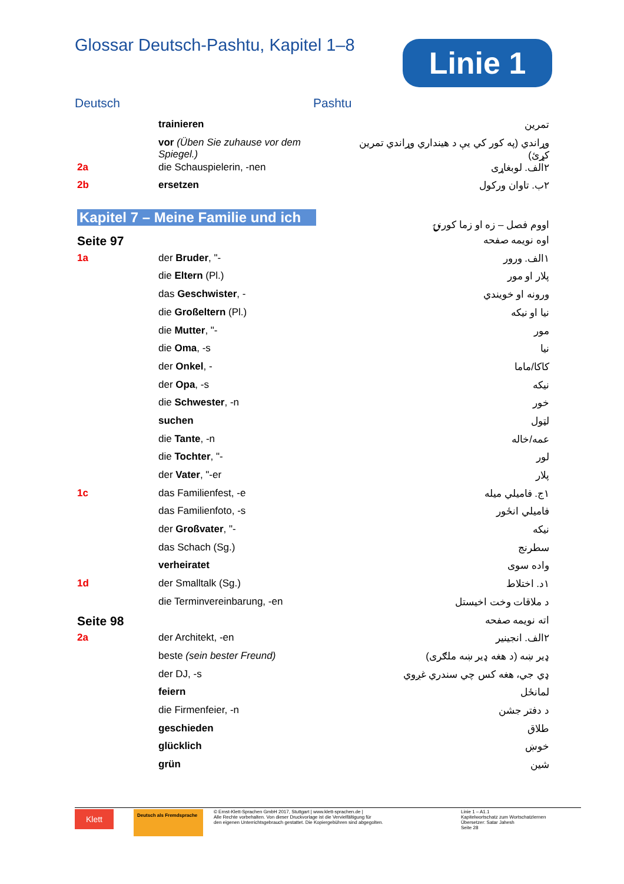Glossar Deutsch-Pashtu, Kapitel 1–8
Deutsch Pashtu
| | trainieren | تمرين |
| | vor (Üben Sie zuhause vor dem Spiegel.) | وړاندي (په کور کي يې د هينداري وړاندي تمرين کړئ) |
| 2a | die Schauspielerin, -nen | ۲الف. لوبغاړی |
| 2b | ersetzen | ۲ب. تاوان ورکول |
| Kapitel 7 – Meine Familie und ich | | اووم فصل – زه او زما کورنۍ |
| Seite 97 | | اوه نويمه صفحه |
| 1a | der Bruder , "- | ۱الف. ورور |
| | die Eltern (Pl.) | پلار او مور |
| | das Geschwister , - | ورونه او خويندي |
| | die Großeltern (Pl.) | نيا او نيکه |
| | die Mutter , "- | مور |
| | die Oma , -s | نيا |
| | der Onkel , - | کاکا/ماما |
| | der Opa , -s | نيکه |
| | die Schwester , -n | خور |
| | suchen | لټول |
| | die Tante , -n | عمه/خاله |
| | die Tochter , "- | لور |
| | der Vater , "-er | پلار |
| 1c | das Familienfest, -e | ۱ج. فاميلي ميله |
| | das Familienfoto, -s | فاميلي انځور |
| | der Großvater , "- | نيکه |
| | das Schach (Sg.) | سطرنج |
| | verheiratet | واده سوی |
| 1d | der Smalltalk (Sg.) | ۱د. اختلاط |
| | die Terminvereinbarung, -en | د ملاقات وخت اخيستل |
| Seite 98 | | اته نويمه صفحه |
| 2a | der Architekt, -en | ۲الف. انجينير |
| | beste (sein bester Freund) | ډير ښه (د هغه ډير ښه ملګری) |
| | der DJ, -s | ډي جي، هغه کس چي سندري غږوي |
| | feiern | لمانځل |
| | die Firmenfeier, -n | د دفتر جشن |
| | geschieden | طلاق |
| | glücklich | خوښ |
| | grün | شين |
Linie 1
Klett
Deutsch als Fremdsprache
© Ernst-Klett-Sprachen GmbH 2017, Stuttgart | www.klett-sprachen.de |
Alle Rechte vorbehalten. Von dieser Druckvorlage ist die Vervielfältigung für
den eigenen Unterrichtsgebrauch gestattet. Die Kopiergebühren sind abgegolten.
Linie 1 – A1.1
Kapitelwortschatz zum Wortschatzlernen
Übersetzer: Satar Jahesh
Seite 28